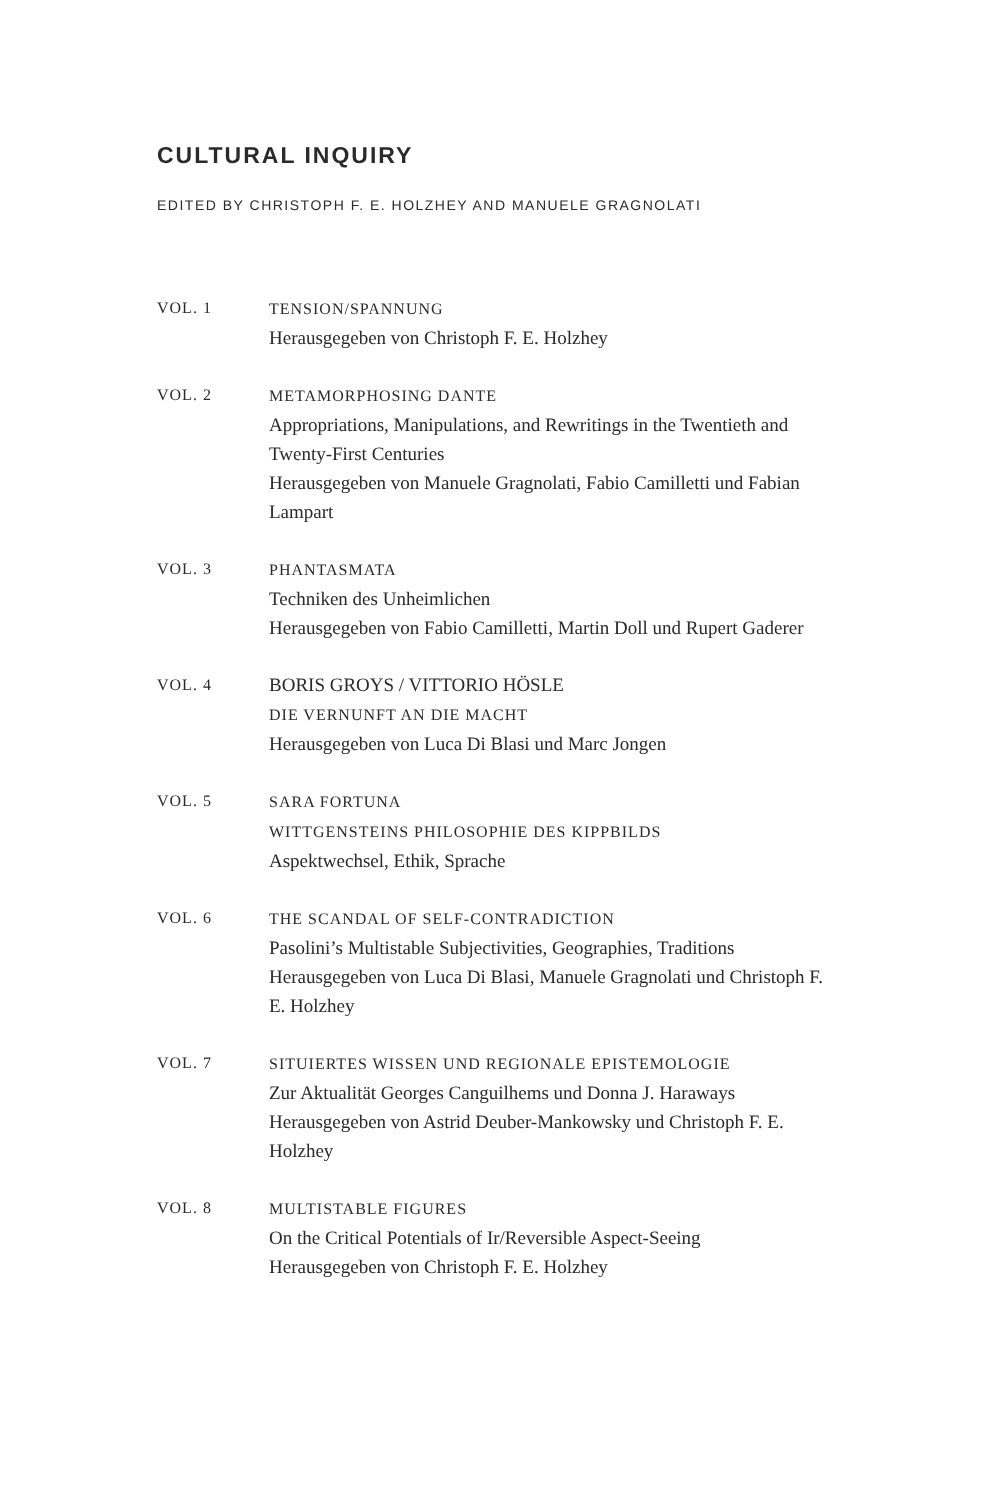CULTURAL INQUIRY
EDITED BY CHRISTOPH F. E. HOLZHEY AND MANUELE GRAGNOLATI
VOL. 1 TENSION/SPANNUNG
Herausgegeben von Christoph F. E. Holzhey
VOL. 2 METAMORPHOSING DANTE
Appropriations, Manipulations, and Rewritings in the Twentieth and Twenty-First Centuries
Herausgegeben von Manuele Gragnolati, Fabio Camilletti und Fabian Lampart
VOL. 3 PHANTASMATA
Techniken des Unheimlichen
Herausgegeben von Fabio Camilletti, Martin Doll und Rupert Gaderer
VOL. 4
BORIS GROYS / VITTORIO HÖSLE
DIE VERNUNFT AN DIE MACHT
Herausgegeben von Luca Di Blasi und Marc Jongen
VOL. 5 SARA FORTUNA
WITTGENSTEINS PHILOSOPHIE DES KIPPBILDS
Aspektwechsel, Ethik, Sprache
VOL. 6 THE SCANDAL OF SELF-CONTRADICTION
Pasolini’s Multistable Subjectivities, Geographies, Traditions
Herausgegeben von Luca Di Blasi, Manuele Gragnolati und Christoph F. E. Holzhey
VOL. 7 SITUIERTES WISSEN UND REGIONALE EPISTEMOLOGIE
Zur Aktualität Georges Canguilhems und Donna J. Haraways
Herausgegeben von Astrid Deuber-Mankowsky und Christoph F. E. Holzhey
VOL. 8 MULTISTABLE FIGURES
On the Critical Potentials of Ir/Reversible Aspect-Seeing
Herausgegeben von Christoph F. E. Holzhey